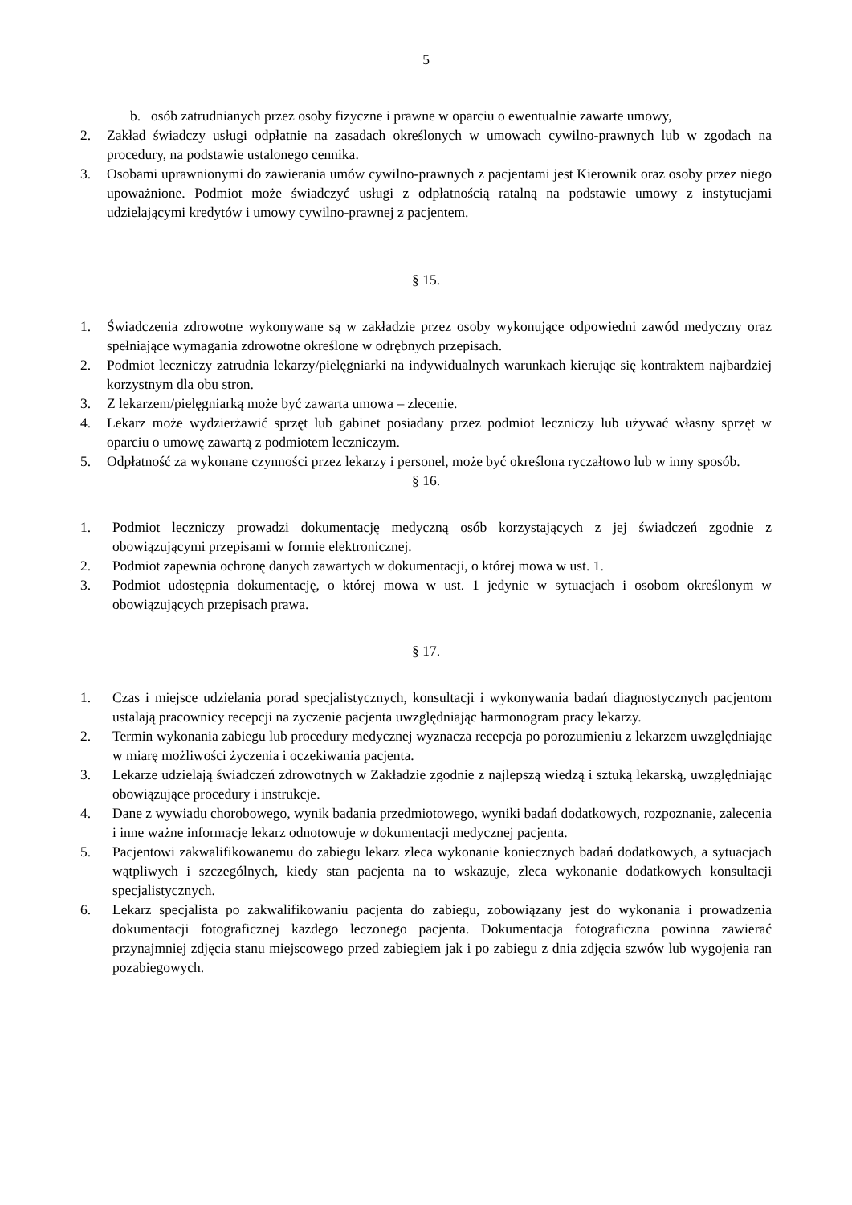5
b. osób zatrudnianych przez osoby fizyczne i prawne w oparciu o ewentualnie zawarte umowy,
2. Zakład świadczy usługi odpłatnie na zasadach określonych w umowach cywilno-prawnych lub w zgodach na procedury, na podstawie ustalonego cennika.
3. Osobami uprawnionymi do zawierania umów cywilno-prawnych z pacjentami jest Kierownik oraz osoby przez niego upoważnione. Podmiot może świadczyć usługi z odpłatnością ratalną na podstawie umowy z instytucjami udzielającymi kredytów i umowy cywilno-prawnej z pacjentem.
§ 15.
1. Świadczenia zdrowotne wykonywane są w zakładzie przez osoby wykonujące odpowiedni zawód medyczny oraz spełniające wymagania zdrowotne określone w odrębnych przepisach.
2. Podmiot leczniczy zatrudnia lekarzy/pielęgniarki na indywidualnych warunkach kierując się kontraktem najbardziej korzystnym dla obu stron.
3. Z lekarzem/pielęgniarką może być zawarta umowa – zlecenie.
4. Lekarz może wydzierżawić sprzęt lub gabinet posiadany przez podmiot leczniczy lub używać własny sprzęt w oparciu o umowę zawartą z podmiotem leczniczym.
5. Odpłatność za wykonane czynności przez lekarzy i personel, może być określona ryczałtowo lub w inny sposób.
§ 16.
1. Podmiot leczniczy prowadzi dokumentację medyczną osób korzystających z jej świadczeń zgodnie z obowiązującymi przepisami w formie elektronicznej.
2. Podmiot zapewnia ochronę danych zawartych w dokumentacji, o której mowa w ust. 1.
3. Podmiot udostępnia dokumentację, o której mowa w ust. 1 jedynie w sytuacjach i osobom określonym w obowiązujących przepisach prawa.
§ 17.
1. Czas i miejsce udzielania porad specjalistycznych, konsultacji i wykonywania badań diagnostycznych pacjentom ustalają pracownicy recepcji na życzenie pacjenta uwzględniając harmonogram pracy lekarzy.
2. Termin wykonania zabiegu lub procedury medycznej wyznacza recepcja po porozumieniu z lekarzem uwzględniając w miarę możliwości życzenia i oczekiwania pacjenta.
3. Lekarze udzielają świadczeń zdrowotnych w Zakładzie zgodnie z najlepszą wiedzą i sztuką lekarską, uwzględniając obowiązujące procedury i instrukcje.
4. Dane z wywiadu chorobowego, wynik badania przedmiotowego, wyniki badań dodatkowych, rozpoznanie, zalecenia i inne ważne informacje lekarz odnotowuje w dokumentacji medycznej pacjenta.
5. Pacjentowi zakwalifikowanemu do zabiegu lekarz zleca wykonanie koniecznych badań dodatkowych, a sytuacjach wątpliwych i szczególnych, kiedy stan pacjenta na to wskazuje, zleca wykonanie dodatkowych konsultacji specjalistycznych.
6. Lekarz specjalista po zakwalifikowaniu pacjenta do zabiegu, zobowiązany jest do wykonania i prowadzenia dokumentacji fotograficznej każdego leczonego pacjenta. Dokumentacja fotograficzna powinna zawierać przynajmniej zdjęcia stanu miejscowego przed zabiegiem jak i po zabiegu z dnia zdjęcia szwów lub wygojenia ran pozabiegowych.